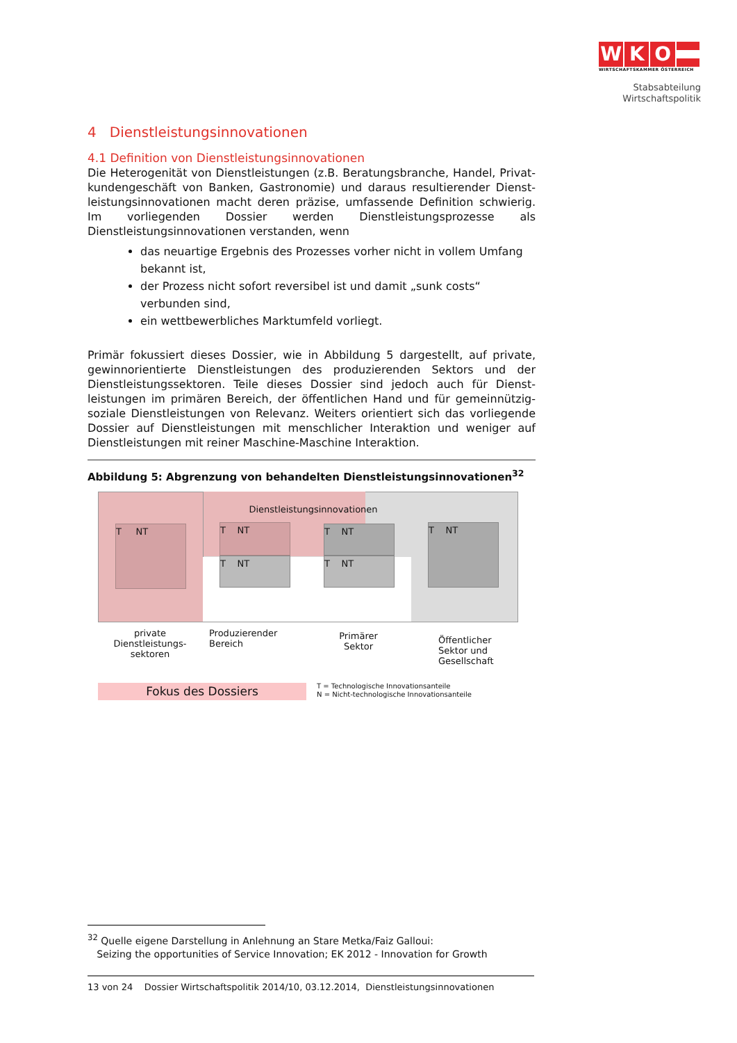WKO
WIRTSCHAFTSKAMMER ÖSTERREICH
Stabsabteilung
Wirtschaftspolitik
4 Dienstleistungsinnovationen
4.1 Definition von Dienstleistungsinnovationen
Die Heterogenität von Dienstleistungen (z.B. Beratungsbranche, Handel, Privat-kundengeschäft von Banken, Gastronomie) und daraus resultierender Dienst-leistungsinnovationen macht deren präzise, umfassende Definition schwierig. Im vorliegenden Dossier werden Dienstleistungsprozesse als Dienstleistungsinnovationen verstanden, wenn
das neuartige Ergebnis des Prozesses vorher nicht in vollem Umfang bekannt ist,
der Prozess nicht sofort reversibel ist und damit „sunk costs“ verbunden sind,
ein wettbewerbliches Marktumfeld vorliegt.
Primär fokussiert dieses Dossier, wie in Abbildung 5 dargestellt, auf private, gewinnorientierte Dienstleistungen des produzierenden Sektors und der Dienstleistungssektoren. Teile dieses Dossier sind jedoch auch für Dienst-leistungen im primären Bereich, der öffentlichen Hand und für gemeinnützig-soziale Dienstleistungen von Relevanz. Weiters orientiert sich das vorliegende Dossier auf Dienstleistungen mit menschlicher Interaktion und weniger auf Dienstleistungen mit reiner Maschine-Maschine Interaktion.
Abbildung 5: Abgrenzung von behandelten Dienstleistungsinnovationen<sup>32</sup>
Dienstleistungsinnovationen
T NT T NT
T NT
T NT
T NT
T NT
private Dienstleistungs-sektoren
Produzierender Bereich
Primärer Sektor
Öffentlicher Sektor und Gesellschaft
Fokus des Dossiers
T = Technologische Innovationsanteile
N = Nicht-technologische Innovationsanteile
<sup>32</sup> Quelle eigene Darstellung in Anlehnung an Stare Metka/Faiz Galloui:
Seizing the opportunities of Service Innovation; EK 2012 - Innovation for Growth
13 von 24 Dossier Wirtschaftspolitik 2014/10, 03.12.2014, Dienstleistungsinnovationen